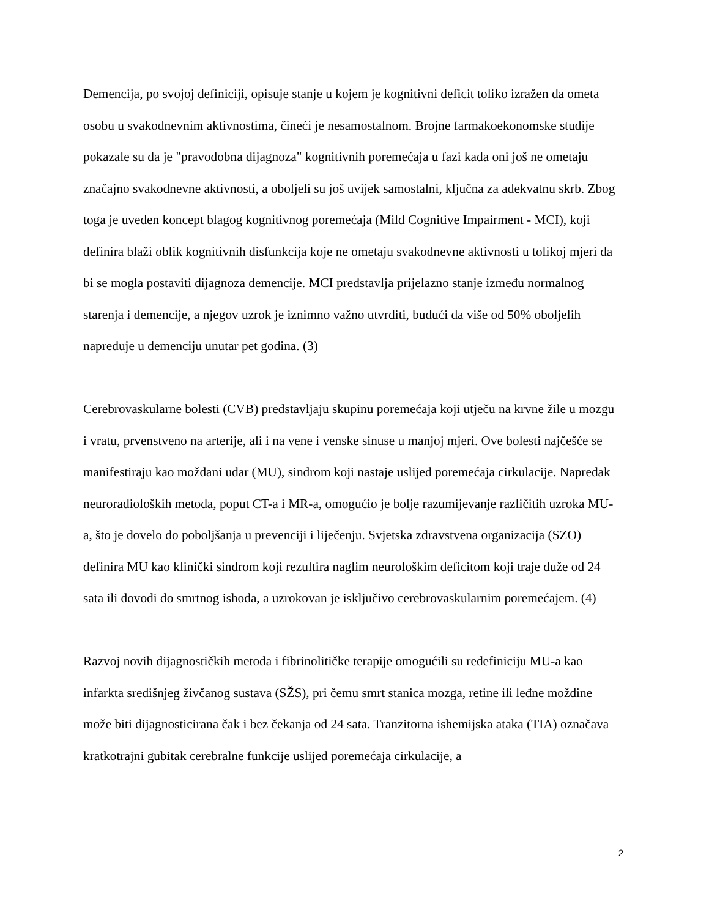Demencija, po svojoj definiciji, opisuje stanje u kojem je kognitivni deficit toliko izražen da ometa osobu u svakodnevnim aktivnostima, čineći je nesamostalnom. Brojne farmakoekonomske studije pokazale su da je "pravodobna dijagnoza" kognitivnih poremećaja u fazi kada oni još ne ometaju značajno svakodnevne aktivnosti, a oboljeli su još uvijek samostalni, ključna za adekvatnu skrb. Zbog toga je uveden koncept blagog kognitivnog poremećaja (Mild Cognitive Impairment - MCI), koji definira blaži oblik kognitivnih disfunkcija koje ne ometaju svakodnevne aktivnosti u tolikoj mjeri da bi se mogla postaviti dijagnoza demencije. MCI predstavlja prijelazno stanje između normalnog starenja i demencije, a njegov uzrok je iznimno važno utvrditi, budući da više od 50% oboljelih napreduje u demenciju unutar pet godina. (3)
Cerebrovaskularne bolesti (CVB) predstavljaju skupinu poremećaja koji utječu na krvne žile u mozgu i vratu, prvenstveno na arterije, ali i na vene i venske sinuse u manjoj mjeri. Ove bolesti najčešće se manifestiraju kao moždani udar (MU), sindrom koji nastaje uslijed poremećaja cirkulacije. Napredak neuroradioloških metoda, poput CT-a i MR-a, omogućio je bolje razumijevanje različitih uzroka MU-a, što je dovelo do poboljšanja u prevenciji i liječenju. Svjetska zdravstvena organizacija (SZO) definira MU kao klinički sindrom koji rezultira naglim neurološkim deficitom koji traje duže od 24 sata ili dovodi do smrtnog ishoda, a uzrokovan je isključivo cerebrovaskularnim poremećajem. (4)
Razvoj novih dijagnostičkih metoda i fibrinolitičke terapije omogućili su redefiniciju MU-a kao infarkta središnjeg živčanog sustava (SŽS), pri čemu smrt stanica mozga, retine ili leđne moždine može biti dijagnosticirana čak i bez čekanja od 24 sata. Tranzitorna ishemijska ataka (TIA) označava kratkotrajni gubitak cerebralne funkcije uslijed poremećaja cirkulacije, a
2